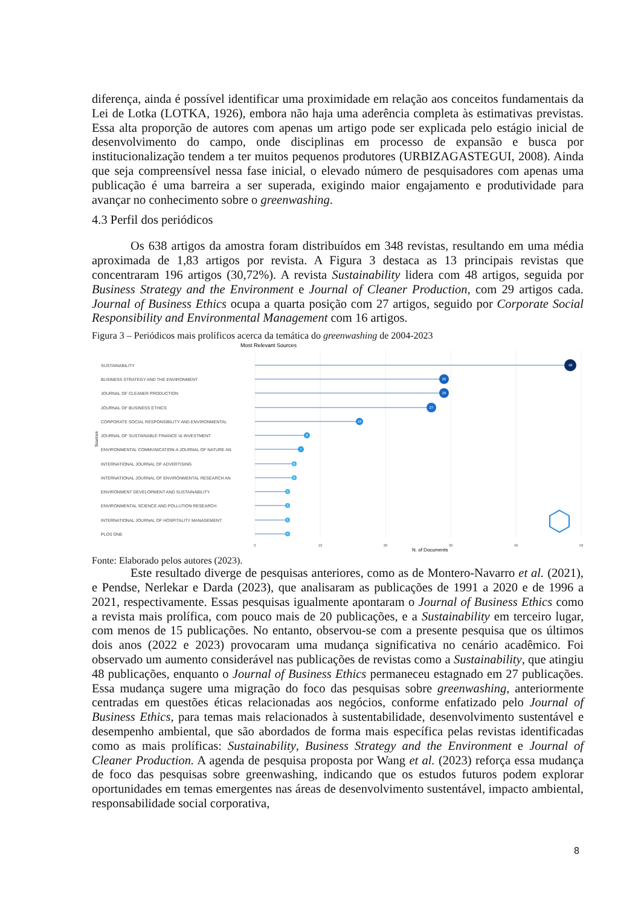diferença, ainda é possível identificar uma proximidade em relação aos conceitos fundamentais da Lei de Lotka (LOTKA, 1926), embora não haja uma aderência completa às estimativas previstas. Essa alta proporção de autores com apenas um artigo pode ser explicada pelo estágio inicial de desenvolvimento do campo, onde disciplinas em processo de expansão e busca por institucionalização tendem a ter muitos pequenos produtores (URBIZAGASTEGUI, 2008). Ainda que seja compreensível nessa fase inicial, o elevado número de pesquisadores com apenas uma publicação é uma barreira a ser superada, exigindo maior engajamento e produtividade para avançar no conhecimento sobre o greenwashing.
4.3 Perfil dos periódicos
Os 638 artigos da amostra foram distribuídos em 348 revistas, resultando em uma média aproximada de 1,83 artigos por revista. A Figura 3 destaca as 13 principais revistas que concentraram 196 artigos (30,72%). A revista Sustainability lidera com 48 artigos, seguida por Business Strategy and the Environment e Journal of Cleaner Production, com 29 artigos cada. Journal of Business Ethics ocupa a quarta posição com 27 artigos, seguido por Corporate Social Responsibility and Environmental Management com 16 artigos.
Figura 3 – Periódicos mais prolíficos acerca da temática do greenwashing de 2004-2023
Most Relevant Sources
Sources
SUSTAINABILITY
BUSINESS STRATEGY AND THE ENVIRONMENT
JOURNAL OF CLEANER PRODUCTION
JOURNAL OF BUSINESS ETHICS
CORPORATE SOCIAL RESPONSIBILITY AND ENVIRONMENTAL
JOURNAL OF SUSTAINABLE FINANCE \& INVESTMENT
ENVIRONMENTAL COMMUNICATION-A JOURNAL OF NATURE AN
INTERNATIONAL JOURNAL OF ADVERTISING
INTERNATIONAL JOURNAL OF ENVIRONMENTAL RESEARCH AN
ENVIRONMENT DEVELOPMENT AND SUSTAINABILITY
ENVIRONMENTAL SCIENCE AND POLLUTION RESEARCH
INTERNATIONAL JOURNAL OF HOSPITALITY MANAGEMENT
PLOS ONE
48
29
29
27
16
8
7
6
6
5
5
5
5
0
10
20
30
40
50
N. of Documents
Fonte: Elaborado pelos autores (2023).
Este resultado diverge de pesquisas anteriores, como as de Montero-Navarro et al. (2021), e Pendse, Nerlekar e Darda (2023), que analisaram as publicações de 1991 a 2020 e de 1996 a 2021, respectivamente. Essas pesquisas igualmente apontaram o Journal of Business Ethics como a revista mais prolífica, com pouco mais de 20 publicações, e a Sustainability em terceiro lugar, com menos de 15 publicações. No entanto, observou-se com a presente pesquisa que os últimos dois anos (2022 e 2023) provocaram uma mudança significativa no cenário acadêmico. Foi observado um aumento considerável nas publicações de revistas como a Sustainability, que atingiu 48 publicações, enquanto o Journal of Business Ethics permaneceu estagnado em 27 publicações. Essa mudança sugere uma migração do foco das pesquisas sobre greenwashing, anteriormente centradas em questões éticas relacionadas aos negócios, conforme enfatizado pelo Journal of Business Ethics, para temas mais relacionados à sustentabilidade, desenvolvimento sustentável e desempenho ambiental, que são abordados de forma mais específica pelas revistas identificadas como as mais prolíficas: Sustainability, Business Strategy and the Environment e Journal of Cleaner Production. A agenda de pesquisa proposta por Wang et al. (2023) reforça essa mudança de foco das pesquisas sobre greenwashing, indicando que os estudos futuros podem explorar oportunidades em temas emergentes nas áreas de desenvolvimento sustentável, impacto ambiental, responsabilidade social corporativa,
8